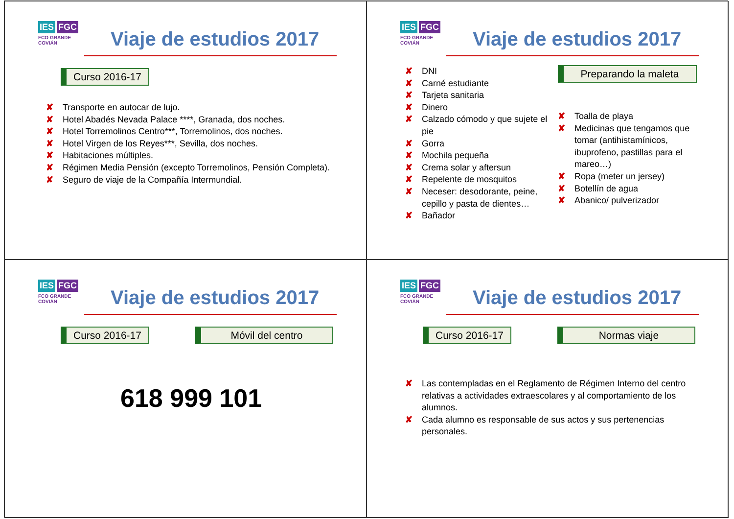IES FGC
FCO GRANDE COVIÁN
Viaje de estudios 2017
Curso 2016-17
✘ Transporte en autocar de lujo.
✘ Hotel Abadés Nevada Palace ****, Granada, dos noches.
✘ Hotel Torremolinos Centro***, Torremolinos, dos noches.
✘ Hotel Virgen de los Reyes***, Sevilla, dos noches.
✘ Habitaciones múltiples.
✘ Régimen Media Pensión (excepto Torremolinos, Pensión Completa).
✘ Seguro de viaje de la Compañía Intermundial.
IES FGC
FCO GRANDE COVIÁN
Viaje de estudios 2017
✘ DNI
✘ Carné estudiante
✘ Tarjeta sanitaria
✘ Dinero
✘ Calzado cómodo y que sujete el pie
✘ Gorra
✘ Mochila pequeña
✘ Crema solar y aftersun
✘ Repelente de mosquitos
✘ Neceser: desodorante, peine, cepillo y pasta de dientes…
✘ Bañador
Preparando la maleta
✘ Toalla de playa
✘ Medicinas que tengamos que tomar (antihistamínicos, ibuprofeno, pastillas para el mareo…)
✘ Ropa (meter un jersey)
✘ Botellín de agua
✘ Abanico/ pulverizador
IES FGC
FCO GRANDE COVIÁN
Viaje de estudios 2017
Curso 2016-17 Móvil del centro
618 999 101
IES FGC
FCO GRANDE COVIÁN
Viaje de estudios 2017
Curso 2016-17 Normas viaje
✘ Las contempladas en el Reglamento de Régimen Interno del centro relativas a actividades extraescolares y al comportamiento de los alumnos.
✘ Cada alumno es responsable de sus actos y sus pertenencias personales.